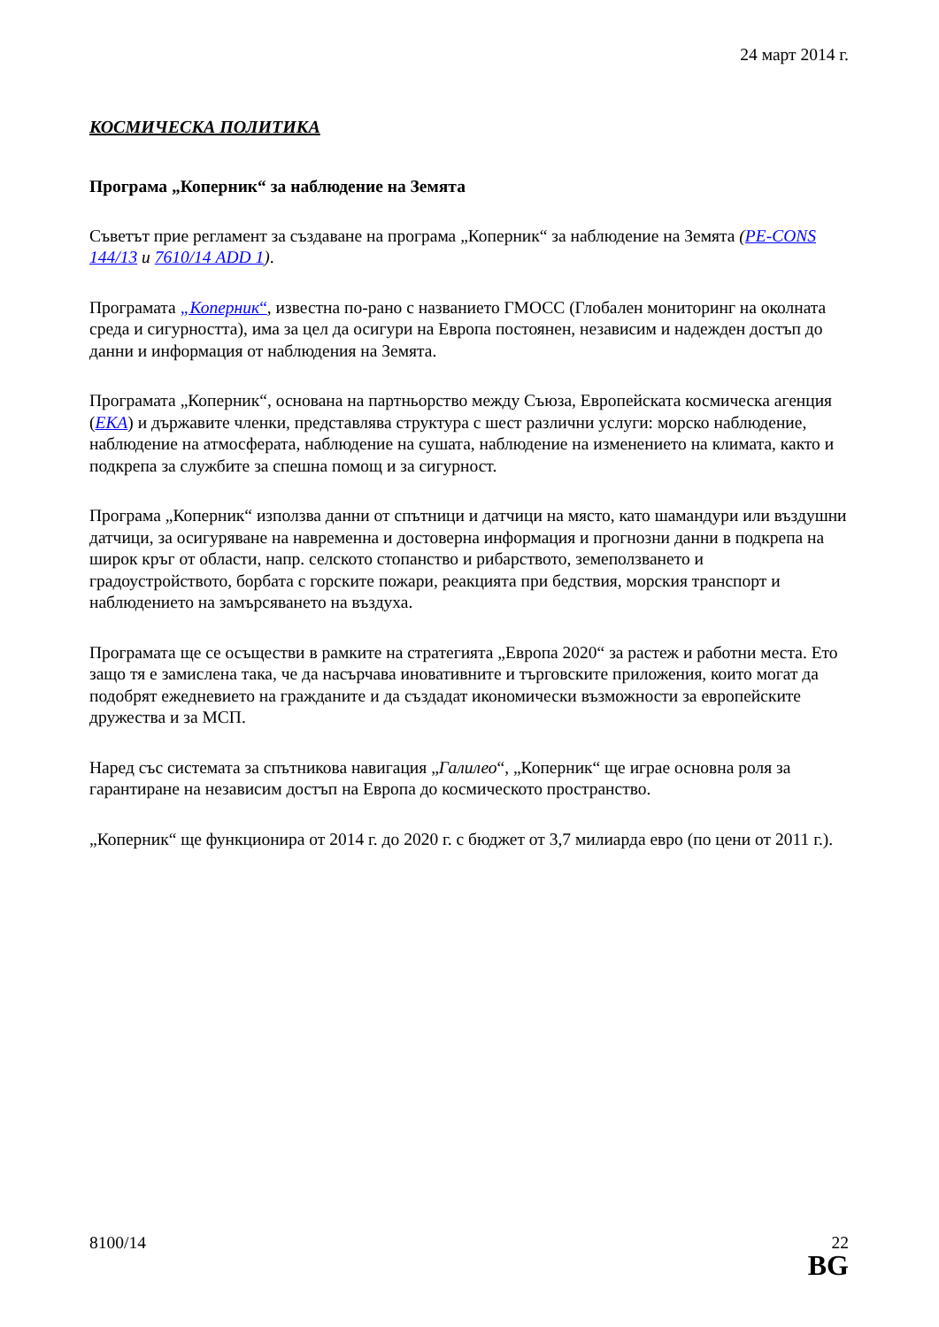24 март 2014 г.
КОСМИЧЕСКА ПОЛИТИКА
Програма „Коперник“ за наблюдение на Земята
Съветът прие регламент за създаване на програма „Коперник“ за наблюдение на Земята (PE-CONS 144/13 и 7610/14 ADD 1).
Програмата „Коперник“, известна по-рано с названието ГМОСС (Глобален мониторинг на околната среда и сигурността), има за цел да осигури на Европа постоянен, независим и надежден достъп до данни и информация от наблюдения на Земята.
Програмата „Коперник“, основана на партньорство между Съюза, Европейската космическа агенция (ЕКА) и държавите членки, представлява структура с шест различни услуги: морско наблюдение, наблюдение на атмосферата, наблюдение на сушата, наблюдение на изменението на климата, както и подкрепа за службите за спешна помощ и за сигурност.
Програма „Коперник“ използва данни от спътници и датчици на място, като шамандури или въздушни датчици, за осигуряване на навременна и достоверна информация и прогнозни данни в подкрепа на широк кръг от области, напр. селското стопанство и рибарството, земеползването и градоустройството, борбата с горските пожари, реакцията при бедствия, морския транспорт и наблюдението на замърсяването на въздуха.
Програмата ще се осъществи в рамките на стратегията „Европа 2020“ за растеж и работни места. Ето защо тя е замислена така, че да насърчава иновативните и търговските приложения, които могат да подобрят ежедневието на гражданите и да създадат икономически възможности за европейските дружества и за МСП.
Наред със системата за спътникова навигация „Галилео“, „Коперник“ ще играе основна роля за гарантиране на независим достъп на Европа до космическото пространство.
„Коперник“ ще функционира от 2014 г. до 2020 г. с бюджет от 3,7 милиарда евро (по цени от 2011 г.).
8100/14 22
BG